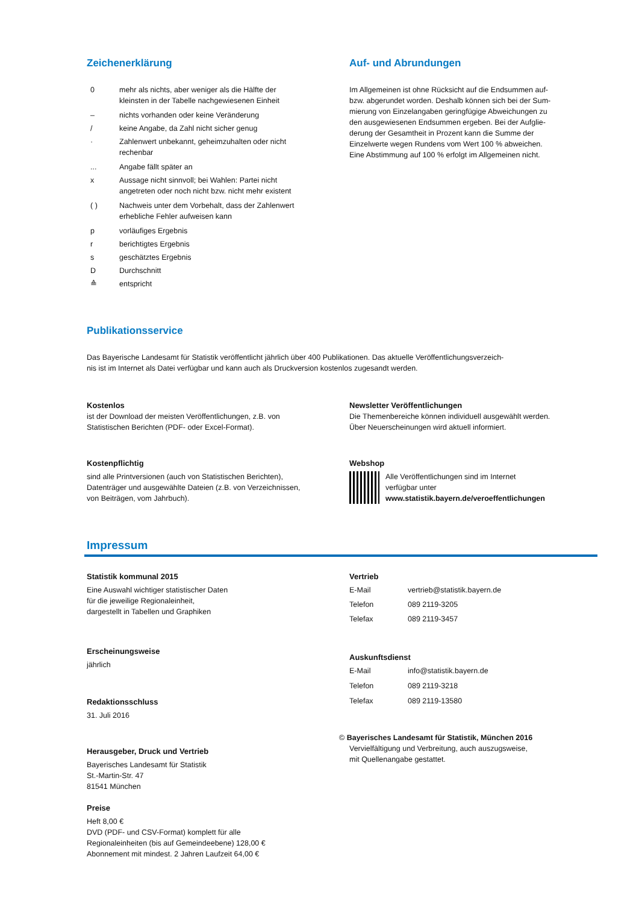Zeichenerklärung
| 0 | mehr als nichts, aber weniger als die Hälfte der kleinsten in der Tabelle nachgewiesenen Einheit |
| – | nichts vorhanden oder keine Veränderung |
| / | keine Angabe, da Zahl nicht sicher genug |
| · | Zahlenwert unbekannt, geheimzuhalten oder nicht rechenbar |
| ... | Angabe fällt später an |
| x | Aussage nicht sinnvoll; bei Wahlen: Partei nicht angetreten oder noch nicht bzw. nicht mehr existent |
| ( ) | Nachweis unter dem Vorbehalt, dass der Zahlenwert erhebliche Fehler aufweisen kann |
| p | vorläufiges Ergebnis |
| r | berichtigtes Ergebnis |
| s | geschätztes Ergebnis |
| D | Durchschnitt |
| ≙ | entspricht |
Auf- und Abrundungen
Im Allgemeinen ist ohne Rücksicht auf die Endsummen auf-
bzw. abgerundet worden. Deshalb können sich bei der Sum-
mierung von Einzelangaben geringfügige Abweichungen zu
den ausgewiesenen Endsummen ergeben. Bei der Aufglie-
derung der Gesamtheit in Prozent kann die Summe der
Einzelwerte wegen Rundens vom Wert 100 % abweichen.
Eine Abstimmung auf 100 % erfolgt im Allgemeinen nicht.
Publikationsservice
Das Bayerische Landesamt für Statistik veröffentlicht jährlich über 400 Publikationen. Das aktuelle Veröffentlichungsverzeich-
nis ist im Internet als Datei verfügbar und kann auch als Druckversion kostenlos zugesandt werden.
Kostenlos
ist der Download der meisten Veröffentlichungen, z.B. von
Statistischen Berichten (PDF- oder Excel-Format).
Newsletter Veröffentlichungen
Die Themenbereiche können individuell ausgewählt werden.
Über Neuerscheinungen wird aktuell informiert.
Kostenpflichtig
sind alle Printversionen (auch von Statistischen Berichten),
Datenträger und ausgewählte Dateien (z.B. von Verzeichnissen,
von Beiträgen, vom Jahrbuch).
Webshop
Alle Veröffentlichungen sind im Internet
verfügbar unter
www.statistik.bayern.de/veroeffentlichungen
Impressum
Statistik kommunal 2015
Eine Auswahl wichtiger statistischer Daten
für die jeweilige Regionaleinheit,
dargestellt in Tabellen und Graphiken
Erscheinungsweise
jährlich
Redaktionsschluss
31. Juli 2016
Herausgeber, Druck und Vertrieb
Bayerisches Landesamt für Statistik
St.-Martin-Str. 47
81541 München
Preise
Heft 8,00 €
DVD (PDF- und CSV-Format) komplett für alle
Regionaleinheiten (bis auf Gemeindeebene) 128,00 €
Abonnement mit mindest. 2 Jahren Laufzeit 64,00 €
Vertrieb
| E-Mail | vertrieb@statistik.bayern.de |
| Telefon | 089 2119-3205 |
| Telefax | 089 2119-3457 |
Auskunftsdienst
| E-Mail | info@statistik.bayern.de |
| Telefon | 089 2119-3218 |
| Telefax | 089 2119-13580 |
© Bayerisches Landesamt für Statistik, München 2016
Vervielfältigung und Verbreitung, auch auszugsweise,
mit Quellenangabe gestattet.